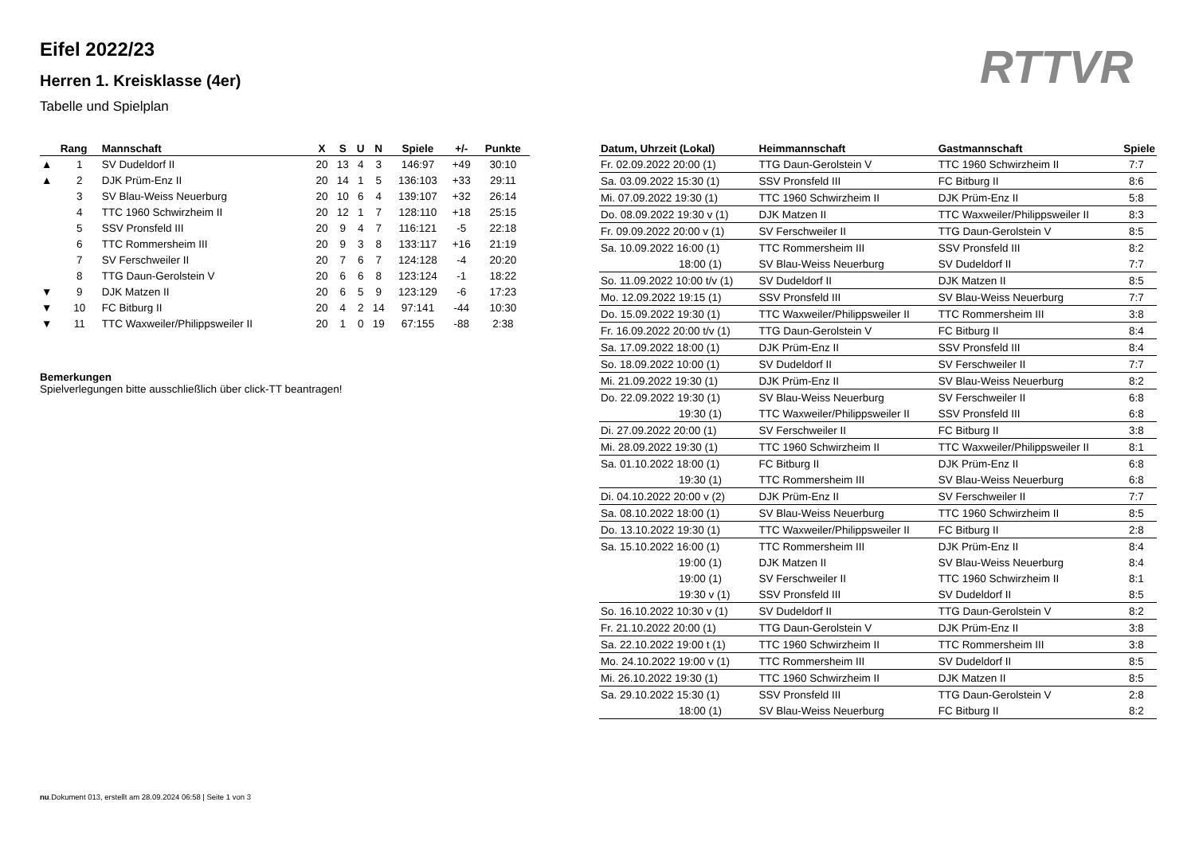Eifel 2022/23
Herren 1. Kreisklasse (4er)
Tabelle und Spielplan
RTTVR
| | Rang | Mannschaft | X | S | U | N | Spiele | +/- | Punkte |
| --- | --- | --- | --- | --- | --- | --- | --- | --- | --- |
| ▲ | 1 | SV Dudeldorf II | 20 | 13 | 4 | 3 | 146:97 | +49 | 30:10 |
| ▲ | 2 | DJK Prüm-Enz II | 20 | 14 | 1 | 5 | 136:103 | +33 | 29:11 |
| | 3 | SV Blau-Weiss Neuerburg | 20 | 10 | 6 | 4 | 139:107 | +32 | 26:14 |
| | 4 | TTC 1960 Schwirzheim II | 20 | 12 | 1 | 7 | 128:110 | +18 | 25:15 |
| | 5 | SSV Pronsfeld III | 20 | 9 | 4 | 7 | 116:121 | -5 | 22:18 |
| | 6 | TTC Rommersheim III | 20 | 9 | 3 | 8 | 133:117 | +16 | 21:19 |
| | 7 | SV Ferschweiler II | 20 | 7 | 6 | 7 | 124:128 | -4 | 20:20 |
| | 8 | TTG Daun-Gerolstein V | 20 | 6 | 6 | 8 | 123:124 | -1 | 18:22 |
| ▼ | 9 | DJK Matzen II | 20 | 6 | 5 | 9 | 123:129 | -6 | 17:23 |
| ▼ | 10 | FC Bitburg II | 20 | 4 | 2 | 14 | 97:141 | -44 | 10:30 |
| ▼ | 11 | TTC Waxweiler/Philippsweiler II | 20 | 1 | 0 | 19 | 67:155 | -88 | 2:38 |
Bemerkungen
Spielverlegungen bitte ausschließlich über click-TT beantragen!
| Datum, Uhrzeit (Lokal) | Heimmannschaft | Gastmannschaft | Spiele |
| --- | --- | --- | --- |
| Fr. 02.09.2022 20:00 (1) | TTG Daun-Gerolstein V | TTC 1960 Schwirzheim II | 7:7 |
| Sa. 03.09.2022 15:30 (1) | SSV Pronsfeld III | FC Bitburg II | 8:6 |
| Mi. 07.09.2022 19:30 (1) | TTC 1960 Schwirzheim II | DJK Prüm-Enz II | 5:8 |
| Do. 08.09.2022 19:30 v (1) | DJK Matzen II | TTC Waxweiler/Philippsweiler II | 8:3 |
| Fr. 09.09.2022 20:00 v (1) | SV Ferschweiler II | TTG Daun-Gerolstein V | 8:5 |
| Sa. 10.09.2022 16:00 (1) | TTC Rommersheim III | SSV Pronsfeld III | 8:2 |
| 18:00 (1) | SV Blau-Weiss Neuerburg | SV Dudeldorf II | 7:7 |
| So. 11.09.2022 10:00 t/v (1) | SV Dudeldorf II | DJK Matzen II | 8:5 |
| Mo. 12.09.2022 19:15 (1) | SSV Pronsfeld III | SV Blau-Weiss Neuerburg | 7:7 |
| Do. 15.09.2022 19:30 (1) | TTC Waxweiler/Philippsweiler II | TTC Rommersheim III | 3:8 |
| Fr. 16.09.2022 20:00 t/v (1) | TTG Daun-Gerolstein V | FC Bitburg II | 8:4 |
| Sa. 17.09.2022 18:00 (1) | DJK Prüm-Enz II | SSV Pronsfeld III | 8:4 |
| So. 18.09.2022 10:00 (1) | SV Dudeldorf II | SV Ferschweiler II | 7:7 |
| Mi. 21.09.2022 19:30 (1) | DJK Prüm-Enz II | SV Blau-Weiss Neuerburg | 8:2 |
| Do. 22.09.2022 19:30 (1) | SV Blau-Weiss Neuerburg | SV Ferschweiler II | 6:8 |
| 19:30 (1) | TTC Waxweiler/Philippsweiler II | SSV Pronsfeld III | 6:8 |
| Di. 27.09.2022 20:00 (1) | SV Ferschweiler II | FC Bitburg II | 3:8 |
| Mi. 28.09.2022 19:30 (1) | TTC 1960 Schwirzheim II | TTC Waxweiler/Philippsweiler II | 8:1 |
| Sa. 01.10.2022 18:00 (1) | FC Bitburg II | DJK Prüm-Enz II | 6:8 |
| 19:30 (1) | TTC Rommersheim III | SV Blau-Weiss Neuerburg | 6:8 |
| Di. 04.10.2022 20:00 v (2) | DJK Prüm-Enz II | SV Ferschweiler II | 7:7 |
| Sa. 08.10.2022 18:00 (1) | SV Blau-Weiss Neuerburg | TTC 1960 Schwirzheim II | 8:5 |
| Do. 13.10.2022 19:30 (1) | TTC Waxweiler/Philippsweiler II | FC Bitburg II | 2:8 |
| Sa. 15.10.2022 16:00 (1) | TTC Rommersheim III | DJK Prüm-Enz II | 8:4 |
| 19:00 (1) | DJK Matzen II | SV Blau-Weiss Neuerburg | 8:4 |
| 19:00 (1) | SV Ferschweiler II | TTC 1960 Schwirzheim II | 8:1 |
| 19:30 v (1) | SSV Pronsfeld III | SV Dudeldorf II | 8:5 |
| So. 16.10.2022 10:30 v (1) | SV Dudeldorf II | TTG Daun-Gerolstein V | 8:2 |
| Fr. 21.10.2022 20:00 (1) | TTG Daun-Gerolstein V | DJK Prüm-Enz II | 3:8 |
| Sa. 22.10.2022 19:00 t (1) | TTC 1960 Schwirzheim II | TTC Rommersheim III | 3:8 |
| Mo. 24.10.2022 19:00 v (1) | TTC Rommersheim III | SV Dudeldorf II | 8:5 |
| Mi. 26.10.2022 19:30 (1) | TTC 1960 Schwirzheim II | DJK Matzen II | 8:5 |
| Sa. 29.10.2022 15:30 (1) | SSV Pronsfeld III | TTG Daun-Gerolstein V | 2:8 |
| 18:00 (1) | SV Blau-Weiss Neuerburg | FC Bitburg II | 8:2 |
nu.Dokument 013, erstellt am 28.09.2024 06:58 | Seite 1 von 3